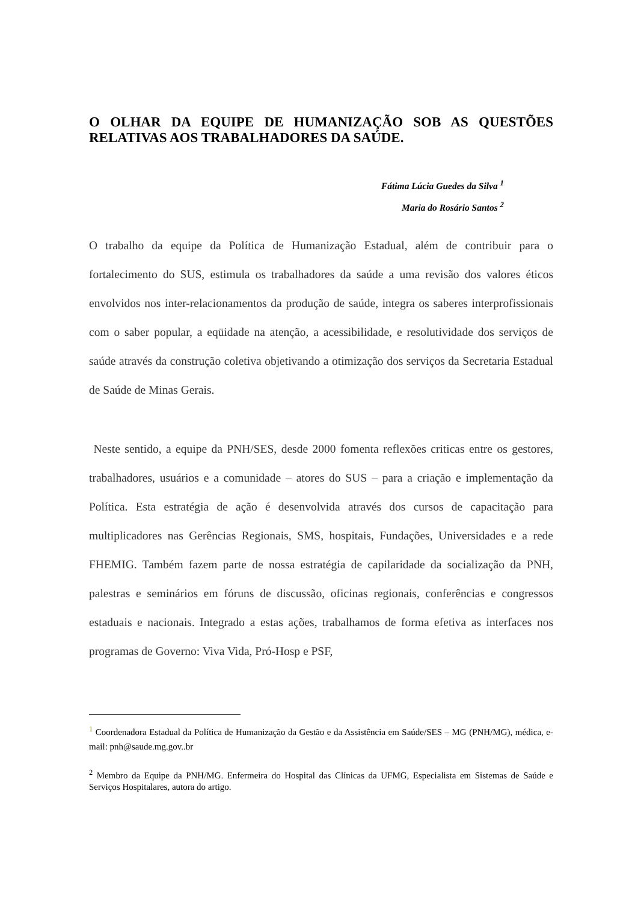O OLHAR DA EQUIPE DE HUMANIZAÇÃO SOB AS QUESTÕES RELATIVAS AOS TRABALHADORES DA SAÚDE.
Fátima Lúcia Guedes da Silva <sup>1</sup>
Maria do Rosário Santos <sup>2</sup>
O trabalho da equipe da Política de Humanização Estadual, além de contribuir para o fortalecimento do SUS, estimula os trabalhadores da saúde a uma revisão dos valores éticos envolvidos nos inter-relacionamentos da produção de saúde, integra os saberes interprofissionais com o saber popular, a eqüidade na atenção, a acessibilidade, e resolutividade dos serviços de saúde através da construção coletiva objetivando a otimização dos serviços da Secretaria Estadual de Saúde de Minas Gerais.
Neste sentido, a equipe da PNH/SES, desde 2000 fomenta reflexões criticas entre os gestores, trabalhadores, usuários e a comunidade – atores do SUS – para a criação e implementação da Política. Esta estratégia de ação é desenvolvida através dos cursos de capacitação para multiplicadores nas Gerências Regionais, SMS, hospitais, Fundações, Universidades e a rede FHEMIG. Também fazem parte de nossa estratégia de capilaridade da socialização da PNH, palestras e seminários em fóruns de discussão, oficinas regionais, conferências e congressos estaduais e nacionais. Integrado a estas ações, trabalhamos de forma efetiva as interfaces nos programas de Governo: Viva Vida, Pró-Hosp e PSF,
<sup>1</sup> Coordenadora Estadual da Política de Humanização da Gestão e da Assistência em Saúde/SES – MG (PNH/MG), médica, e-mail: pnh@saude.mg.gov..br
<sup>2</sup> Membro da Equipe da PNH/MG. Enfermeira do Hospital das Clínicas da UFMG, Especialista em Sistemas de Saúde e Serviços Hospitalares, autora do artigo.